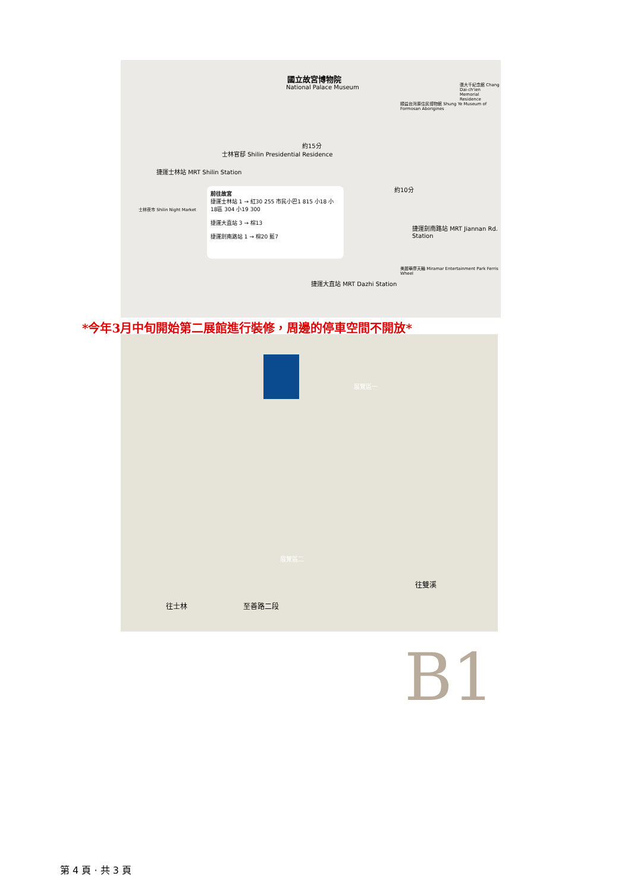國立故宮博物院
National Palace Museum
捷運士林站 MRT Shilin Station
約15分
約10分
捷運劍南路站 MRT Jiannan Rd. Station
捷運大直站 MRT Dazhi Station
士林官邸 Shilin Presidential Residence
士林夜市 Shilin Night Market
張大千紀念館 Chang Dai-ch'ien Memorial Residence
順益台灣原住民博物館 Shung Ye Museum of Formosan Aborigines
美麗華摩天輪 Miramar Entertainment Park Ferris Wheel
前往故宮
捷運士林站 1 → 紅30 255 市民小巴1 815 小18 小18區 304 小19 300
捷運大直站 3 → 棕13
捷運劍南路站 1 → 棕20 藍7
*今年3月中旬開始第二展館進行裝修，周邊的停車空間不開放*
展覽區一
展覽區二
往士林 至善路二段
往雙溪
B1
第 4 頁 · 共 3 頁